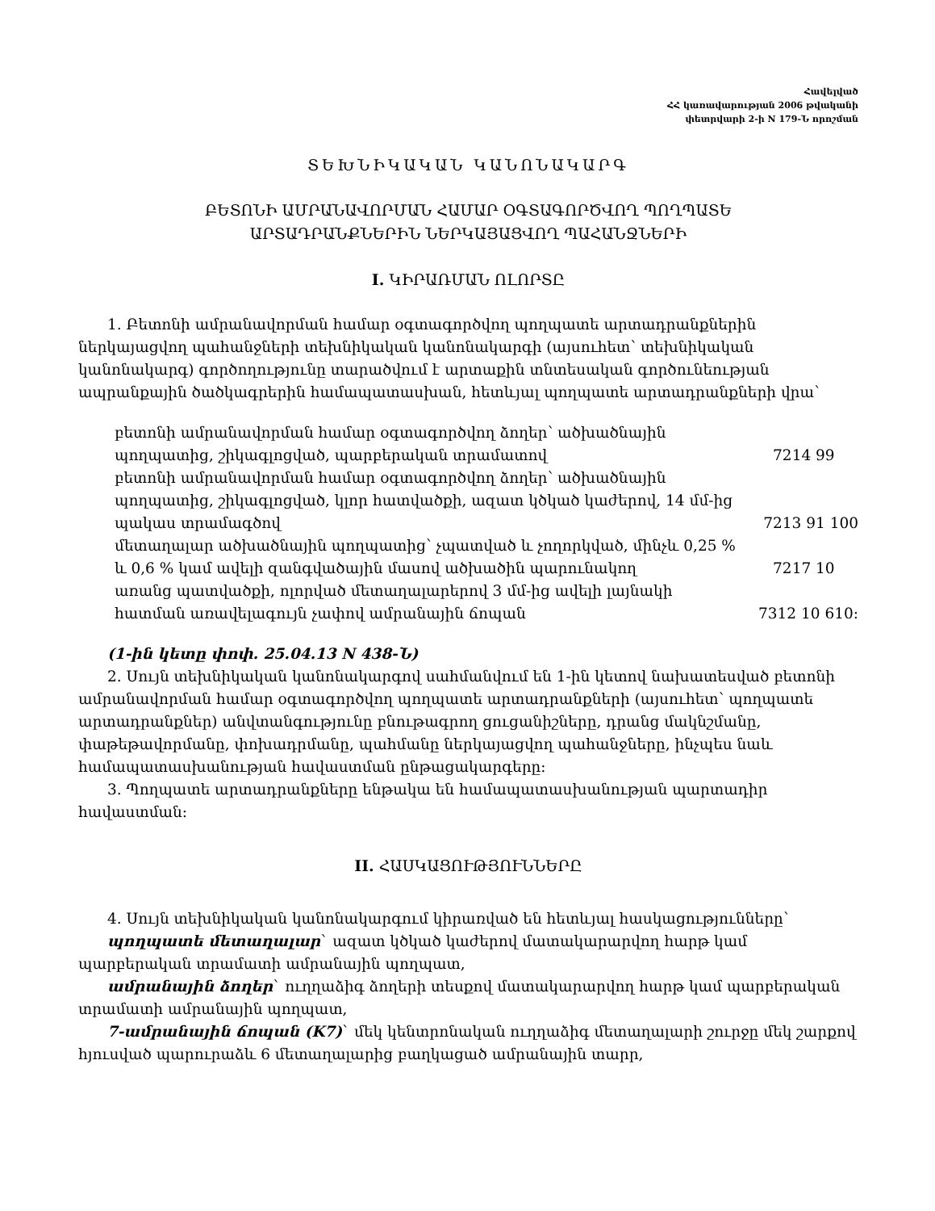Հավելված
ՀՀ կառավարության 2006 թվականի
փետրվարի 2-ի N 179-Ն որոշման
ՏԵԽՆԻԿԱԿԱՆ ԿԱՆՈՆԱԿԱՐԳ
ԲԵՏՈՆԻ ԱՄՐԱՆԱՎՈՐՄԱՆ ՀԱՄԱՐ ՕԳՏԱԳՈՐԾՎՈՂ ՊՈՂՊԱՏԵ
ԱՐՏԱԴՐԱՆՔՆԵՐԻՆ ՆԵՐԿԱՅԱՑՎՈՂ ՊԱՀԱՆՋՆԵՐԻ
I. ԿԻՐԱՌՄԱՆ ՈԼՈՐՏԸ
1. Բետոնի ամրանավորման համար օգտագործվող պողպատե արտադրանքներին ներկայացվող պահանջների տեխնիկական կանոնակարգի (այսուհետ՝ տեխնիկական կանոնակարգ) գործողությունը տարածվում է արտաքին տնտեսական գործունեության ապրանքային ծածկագրերին համապատասխան, հետևյալ պողպատե արտադրանքների վրա՝
բետոնի ամրանավորման համար օգտագործվող ձողեր՝ ածխածնային
պողպատից, շիկագլոցված, պարբերական տրամատով 7214 99
բետոնի ամրանավորման համար օգտագործվող ձողեր՝ ածխածնային
պողպատից, շիկագլոցված, կլոր հատվածքի, ազատ կծկած կաժերով, 14 մմ-ից
պակաս տրամագծով 7213 91 100
մետաղալար ածխածնային պողպատից՝ չպատված և չողորկված, մինչև 0,25 %
և 0,6 % կամ ավելի զանգվածային մասով ածխածին պարունակող 7217 10
առանց պատվածքի, ոլորված մետաղալարերով 3 մմ-ից ավելի լայնակի
հատման առավելագույն չափով ամրանային ճոպան 7312 10 610:
(1-ին կետը փոփ. 25.04.13 N 438-Ն)
2. Սույն տեխնիկական կանոնակարգով սահմանվում են 1-ին կետով նախատեսված բետոնի ամրանավորման համար օգտագործվող պողպատե արտադրանքների (այսուհետ՝ պողպատե արտադրանքներ) անվտանգությունը բնութագրող ցուցանիշները, դրանց մակնշմանը, փաթեթավորմանը, փոխադրմանը, պահմանը ներկայացվող պահանջները, ինչպես նաև համապատասխանության հավաստման ընթացակարգերը:
3. Պողպատե արտադրանքները ենթակա են համապատասխանության պարտադիր հավաստման:
II. ՀԱՍԿԱՑՈՒԹՅՈՒՆՆԵՐԸ
4. Սույն տեխնիկական կանոնակարգում կիրառված են հետևյալ հասկացությունները՝
պողպատե մետաղալար` ազատ կծկած կաժերով մատակարարվող հարթ կամ պարբերական տրամատի ամրանային պողպատ,
ամրանային ձողեր` ուղղաձիգ ձողերի տեսքով մատակարարվող հարթ կամ պարբերական տրամատի ամրանային պողպատ,
7-ամրանային ճոպան (K7)` մեկ կենտրոնական ուղղաձիգ մետաղալարի շուրջը մեկ շարքով հյուսված պարուրաձև 6 մետաղալարից բաղկացած ամրանային տարր,